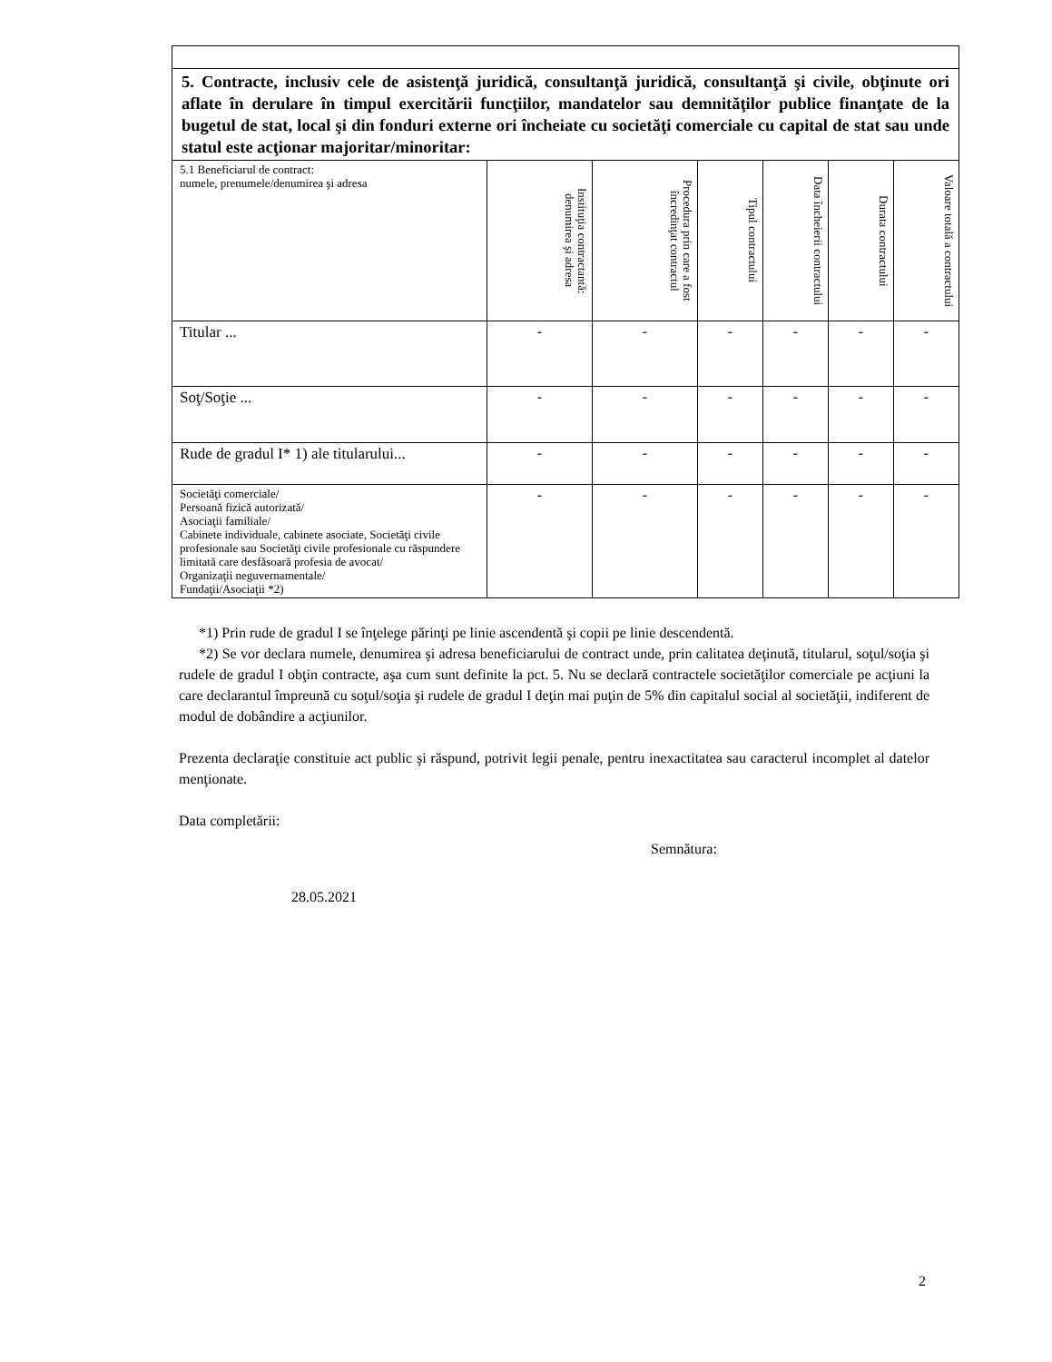| 5. Contracte, inclusiv cele de asistenţă juridică, consultanţă juridică, consultanţă şi civile, obţinute ori aflate în derulare în timpul exercitării funcţiilor, mandatelor sau demnităţilor publice finanţate de la bugetul de stat, local şi din fonduri externe ori încheiate cu societăţi comerciale cu capital de stat sau unde statul este acţionar majoritar/minoritar: | | | | | | |
| 5.1 Beneficiarul de contract: numele, prenumele/denumirea şi adresa | Instituţia contractantă: denumirea şi adresa | Procedura prin care a fost încredinţat contractul | Tipul contractului | Data încheierii contractului | Durata contractului | Valoare totală a contractului |
| Titular ... | - | - | - | - | - | - |
| Soţ/Soţie ... | - | - | - | - | - | - |
| Rude de gradul I* 1) ale titularului... | - | - | - | - | - | - |
| Societăţi comerciale/ Persoană fizică autorizată/ Asociaţii familiale/ Cabinete individuale, cabinete asociate, Societăţi civile profesionale sau Societăţi civile profesionale cu răspundere limitată care desfăsoară profesia de avocat/ Organizaţii neguvernamentale/ Fundaţii/Asociaţii *2) | - | - | - | - | - | - |
*1) Prin rude de gradul I se înţelege părinţi pe linie ascendentă şi copii pe linie descendentă.
*2) Se vor declara numele, denumirea şi adresa beneficiarului de contract unde, prin calitatea deţinută, titularul, soţul/soţia şi rudele de gradul I obţin contracte, aşa cum sunt definite la pct. 5. Nu se declară contractele societăţilor comerciale pe acţiuni la care declarantul împreună cu soţul/soţia şi rudele de gradul I deţin mai puţin de 5% din capitalul social al societăţii, indiferent de modul de dobândire a acţiunilor.
Prezenta declaraţie constituie act public şi răspund, potrivit legii penale, pentru inexactitatea sau caracterul incomplet al datelor menţionate.
Data completării:
Semnătura:
28.05.2021
2